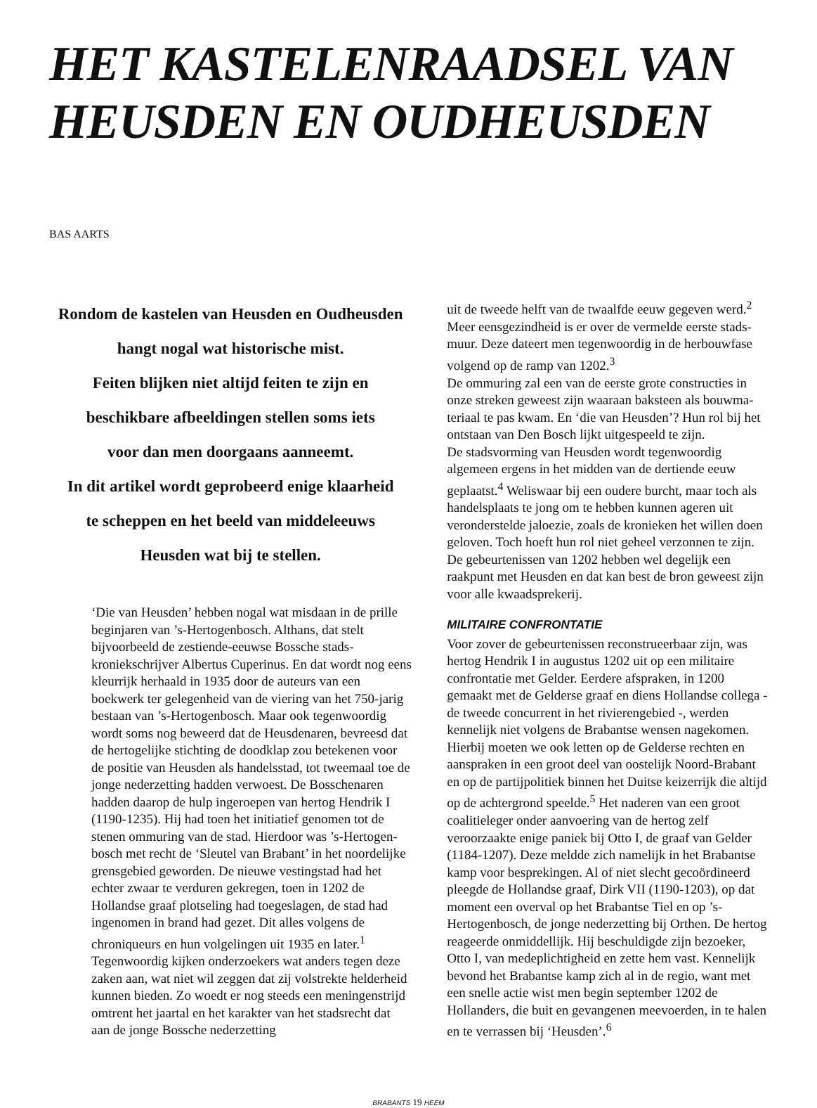HET KASTELENRAADSEL VAN
HEUSDEN EN OUDHEUSDEN
BAS AARTS
Rondom de kastelen van Heusden en Oudheusden
hangt nogal wat historische mist.
Feiten blijken niet altijd feiten te zijn en
beschikbare afbeeldingen stellen soms iets
voor dan men doorgaans aanneemt.
In dit artikel wordt geprobeerd enige klaarheid
te scheppen en het beeld van middeleeuws
Heusden wat bij te stellen.
‘Die van Heusden’ hebben nogal wat misdaan in de prille beginjaren van ’s-Hertogenbosch. Althans, dat stelt bijvoorbeeld de zestiende-eeuwse Bossche stads­kroniekschrijver Albertus Cuperinus. En dat wordt nog eens kleurrijk herhaald in 1935 door de auteurs van een boekwerk ter gelegenheid van de viering van het 750-jarig bestaan van ’s-Hertogenbosch. Maar ook tegenwoordig wordt soms nog beweerd dat de Heusde­naren, bevreesd dat de hertogelijke stichting de dood­klap zou betekenen voor de positie van Heusden als handelsstad, tot tweemaal toe de jonge nederzetting hadden verwoest. De Bosschenaren hadden daarop de hulp ingeroepen van hertog Hendrik I (1190-1235). Hij had toen het initiatief genomen tot de stenen ommuring van de stad. Hierdoor was ’s-Hertogen­bosch met recht de ‘Sleutel van Brabant’ in het noorde­lijke grensgebied geworden. De nieuwe vestingstad had het echter zwaar te verduren gekregen, toen in 1202 de Hollandse graaf plotseling had toegeslagen, de stad had ingenomen in brand had gezet. Dit alles volgens de chroniqueurs en hun volgelingen uit 1935 en later.<sup>1</sup> Tegenwoordig kijken onderzoekers wat anders tegen deze zaken aan, wat niet wil zeggen dat zij volstrekte helderheid kunnen bieden. Zo woedt er nog steeds een meningenstrijd omtrent het jaartal en het karakter van het stadsrecht dat aan de jonge Bossche nederzetting
uit de tweede helft van de twaalfde eeuw gegeven werd.<sup>2</sup> Meer eensgezindheid is er over de vermelde eerste stads­muur. Deze dateert men tegenwoordig in de herbouw­fase volgend op de ramp van 1202.<sup>3</sup>
De ommuring zal een van de eerste grote constructies in onze streken geweest zijn waaraan baksteen als bouwma­teriaal te pas kwam. En ‘die van Heusden’? Hun rol bij het ontstaan van Den Bosch lijkt uitgespeeld te zijn.
De stadsvorming van Heusden wordt tegenwoordig algemeen ergens in het midden van de dertiende eeuw geplaatst.<sup>4</sup> Weliswaar bij een oudere burcht, maar toch als handelsplaats te jong om te hebben kunnen ageren uit veronderstelde jaloezie, zoals de kronieken het willen doen geloven. Toch hoeft hun rol niet geheel verzonnen te zijn. De gebeurtenissen van 1202 hebben wel degelijk een raakpunt met Heusden en dat kan best de bron geweest zijn voor alle kwaadsprekerij.
MILITAIRE CONFRONTATIE
Voor zover de gebeurtenissen reconstrueerbaar zijn, was hertog Hendrik I in augustus 1202 uit op een militaire confrontatie met Gelder. Eerdere afspraken, in 1200 gemaakt met de Gelderse graaf en diens Hollandse col­lega - de tweede concurrent in het rivierengebied -, wer­den kennelijk niet volgens de Brabantse wensen nage­komen. Hierbij moeten we ook letten op de Gelderse rechten en aanspraken in een groot deel van oostelijk Noord-Brabant en op de partijpolitiek binnen het Duitse keizerrijk die altijd op de achtergrond speelde.<sup>5</sup> Het naderen van een groot coalitieleger onder aanvoe­ring van de hertog zelf veroorzaakte enige paniek bij Otto I, de graaf van Gelder (1184-1207). Deze meldde zich namelijk in het Brabantse kamp voor besprekin­gen. Al of niet slecht gecoördineerd pleegde de Hol­landse graaf, Dirk VII (1190-1203), op dat moment een overval op het Brabantse Tiel en op ’s-Hertogenbosch, de jonge nederzetting bij Orthen. De hertog reageerde onmiddellijk. Hij beschuldigde zijn bezoeker, Otto I, van medeplichtigheid en zette hem vast. Kennelijk bevond het Brabantse kamp zich al in de regio, want met een snelle actie wist men begin september 1202 de Hollanders, die buit en gevangenen meevoerden, in te halen en te verrassen bij ‘Heusden’.<sup>6</sup>
BRABANTS 19 HEEM